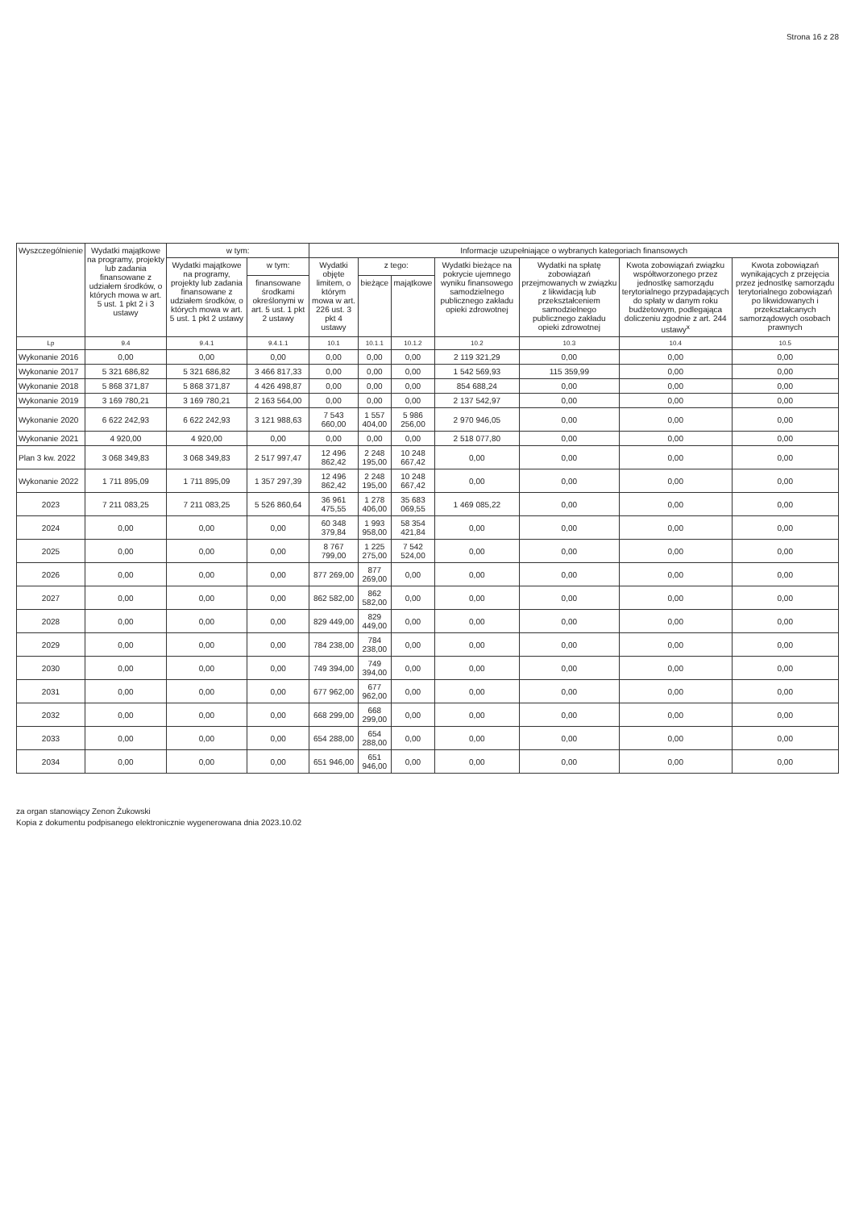Strona 16 z 28
| Wyszczególnienie | Wydatki majątkowe na programy, projekty lub zadania finansowane z udziałem środków, o których mowa w art. 5 ust. 1 pkt 2 i 3 ustawy | w tym: | | Informacje uzupełniające o wybranych kategoriach finansowych | | | | | | |
| --- | --- | --- | --- | --- | --- | --- | --- | --- | --- | --- |
| | | Wydatki majątkowe na programy, projekty lub zadania finansowane z udziałem środków, o których mowa w art. 5 ust. 1 pkt 2 ustawy | w tym: | Wydatki objęte limitem, o którym mowa w art. 226 ust. 3 pkt 4 ustawy | z tego: | | Wydatki bieżące na pokrycie ujemnego wyniku finansowego samodzielnego publicznego zakładu opieki zdrowotnej | Wydatki na spłatę zobowiązań przejmowanych w związku z likwidacją lub przekształceniem samodzielnego publicznego zakładu opieki zdrowotnej | Kwota zobowiązań związku współtworzonego przez jednostkę samorządu terytorialnego przypadających do spłaty w danym roku budżetowym, podlegająca doliczeniu zgodnie z art. 244 ustawy<sup>x</sup> | Kwota zobowiązań wynikających z przejęcia przez jednostkę samorządu terytorialnego zobowiązań po likwidowanych i przekształcanych samorządowych osobach prawnych |
| | | | finansowane środkami określonymi w art. 5 ust. 1 pkt 2 ustawy | | bieżące | majątkowe | | | | |
| Lp | 9.4 | 9.4.1 | 9.4.1.1 | 10.1 | 10.1.1 | 10.1.2 | 10.2 | 10.3 | 10.4 | 10.5 |
| Wykonanie 2016 | 0,00 | 0,00 | 0,00 | 0,00 | 0,00 | 0,00 | 2 119 321,29 | 0,00 | 0,00 | 0,00 |
| Wykonanie 2017 | 5 321 686,82 | 5 321 686,82 | 3 466 817,33 | 0,00 | 0,00 | 0,00 | 1 542 569,93 | 115 359,99 | 0,00 | 0,00 |
| Wykonanie 2018 | 5 868 371,87 | 5 868 371,87 | 4 426 498,87 | 0,00 | 0,00 | 0,00 | 854 688,24 | 0,00 | 0,00 | 0,00 |
| Wykonanie 2019 | 3 169 780,21 | 3 169 780,21 | 2 163 564,00 | 0,00 | 0,00 | 0,00 | 2 137 542,97 | 0,00 | 0,00 | 0,00 |
| Wykonanie 2020 | 6 622 242,93 | 6 622 242,93 | 3 121 988,63 | 7 543 660,00 | 1 557 404,00 | 5 986 256,00 | 2 970 946,05 | 0,00 | 0,00 | 0,00 |
| Wykonanie 2021 | 4 920,00 | 4 920,00 | 0,00 | 0,00 | 0,00 | 0,00 | 2 518 077,80 | 0,00 | 0,00 | 0,00 |
| Plan 3 kw. 2022 | 3 068 349,83 | 3 068 349,83 | 2 517 997,47 | 12 496 862,42 | 2 248 195,00 | 10 248 667,42 | 0,00 | 0,00 | 0,00 | 0,00 |
| Wykonanie 2022 | 1 711 895,09 | 1 711 895,09 | 1 357 297,39 | 12 496 862,42 | 2 248 195,00 | 10 248 667,42 | 0,00 | 0,00 | 0,00 | 0,00 |
| 2023 | 7 211 083,25 | 7 211 083,25 | 5 526 860,64 | 36 961 475,55 | 1 278 406,00 | 35 683 069,55 | 1 469 085,22 | 0,00 | 0,00 | 0,00 |
| 2024 | 0,00 | 0,00 | 0,00 | 60 348 379,84 | 1 993 958,00 | 58 354 421,84 | 0,00 | 0,00 | 0,00 | 0,00 |
| 2025 | 0,00 | 0,00 | 0,00 | 8 767 799,00 | 1 225 275,00 | 7 542 524,00 | 0,00 | 0,00 | 0,00 | 0,00 |
| 2026 | 0,00 | 0,00 | 0,00 | 877 269,00 | 877 269,00 | 0,00 | 0,00 | 0,00 | 0,00 | 0,00 |
| 2027 | 0,00 | 0,00 | 0,00 | 862 582,00 | 862 582,00 | 0,00 | 0,00 | 0,00 | 0,00 | 0,00 |
| 2028 | 0,00 | 0,00 | 0,00 | 829 449,00 | 829 449,00 | 0,00 | 0,00 | 0,00 | 0,00 | 0,00 |
| 2029 | 0,00 | 0,00 | 0,00 | 784 238,00 | 784 238,00 | 0,00 | 0,00 | 0,00 | 0,00 | 0,00 |
| 2030 | 0,00 | 0,00 | 0,00 | 749 394,00 | 749 394,00 | 0,00 | 0,00 | 0,00 | 0,00 | 0,00 |
| 2031 | 0,00 | 0,00 | 0,00 | 677 962,00 | 677 962,00 | 0,00 | 0,00 | 0,00 | 0,00 | 0,00 |
| 2032 | 0,00 | 0,00 | 0,00 | 668 299,00 | 668 299,00 | 0,00 | 0,00 | 0,00 | 0,00 | 0,00 |
| 2033 | 0,00 | 0,00 | 0,00 | 654 288,00 | 654 288,00 | 0,00 | 0,00 | 0,00 | 0,00 | 0,00 |
| 2034 | 0,00 | 0,00 | 0,00 | 651 946,00 | 651 946,00 | 0,00 | 0,00 | 0,00 | 0,00 | 0,00 |
za organ stanowiący Zenon Żukowski
Kopia z dokumentu podpisanego elektronicznie wygenerowana dnia 2023.10.02